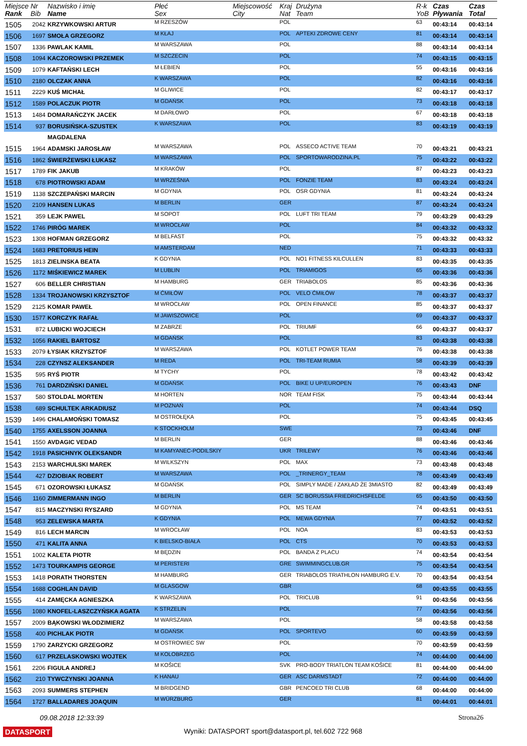| Miejsce Rank | Nr Bib | Nazwisko i imię Name | Płeć Sex | Miejscowość City | Kraj Nat | Drużyna Team | R-k YoB | Czas Pływania | Czas Total |
| --- | --- | --- | --- | --- | --- | --- | --- | --- | --- |
| 1505 | 2042 | KRZYWKOWSKI ARTUR | M RZESZÓW | | POL | | 63 | 00:43:14 | 00:43:14 |
| 1506 | 1697 | SMOŁA GRZEGORZ | M KŁAJ | | POL | APTEKI ZDROWE CENY | 81 | 00:43:14 | 00:43:14 |
| 1507 | 1336 | PAWLAK KAMIL | M WARSZAWA | | POL | | 88 | 00:43:14 | 00:43:14 |
| 1508 | 1094 | KACZOROWSKI PRZEMEK | M SZCZECIN | | POL | | 74 | 00:43:15 | 00:43:15 |
| 1509 | 1079 | KAFTAŃSKI LECH | M ŁEBIEŃ | | POL | | 55 | 00:43:16 | 00:43:16 |
| 1510 | 2180 | OLCZAK ANNA | K WARSZAWA | | POL | | 82 | 00:43:16 | 00:43:16 |
| 1511 | 2229 | KUŚ MICHAŁ | M GLIWICE | | POL | | 82 | 00:43:17 | 00:43:17 |
| 1512 | 1589 | POLACZUK PIOTR | M GDAŃSK | | POL | | 73 | 00:43:18 | 00:43:18 |
| 1513 | 1484 | DOMARAŃCZYK JACEK | M DARŁOWO | | POL | | 67 | 00:43:18 | 00:43:18 |
| 1514 | 937 | BORUSIŃSKA-SZUSTEK | K WARSZAWA | | POL | | 83 | 00:43:19 | 00:43:19 |
| | | MAGDALENA | | | | | | | |
| 1515 | 1964 | ADAMSKI JAROSŁAW | M WARSZAWA | | POL | ASSECO ACTIVE TEAM | 70 | 00:43:21 | 00:43:21 |
| 1516 | 1862 | ŚWIERŻEWSKI ŁUKASZ | M WARSZAWA | | POL | SPORTOWARODZINA.PL | 75 | 00:43:22 | 00:43:22 |
| 1517 | 1789 | FIK JAKUB | M KRAKÓW | | POL | | 87 | 00:43:23 | 00:43:23 |
| 1518 | 678 | PIOTROWSKI ADAM | M WRZEŚNIA | | POL | FONZIE TEAM | 83 | 00:43:24 | 00:43:24 |
| 1519 | 1138 | SZCZEPAŃSKI MARCIN | M GDYNIA | | POL | OSR GDYNIA | 81 | 00:43:24 | 00:43:24 |
| 1520 | 2109 | HANSEN LUKAS | M BERLIN | | GER | | 87 | 00:43:24 | 00:43:24 |
| 1521 | 359 | LEJK PAWEL | M SOPOT | | POL | LUFT TRI TEAM | 79 | 00:43:29 | 00:43:29 |
| 1522 | 1746 | PIRÓG MAREK | M WROCŁAW | | POL | | 84 | 00:43:32 | 00:43:32 |
| 1523 | 1308 | HOFMAN GRZEGORZ | M BELFAST | | POL | | 75 | 00:43:32 | 00:43:32 |
| 1524 | 1683 | PRETORIUS HEIN | M AMSTERDAM | | NED | | 71 | 00:43:33 | 00:43:33 |
| 1525 | 1813 | ZIELINSKA BEATA | K GDYNIA | | POL | NO1 FITNESS KILCULLEN | 83 | 00:43:35 | 00:43:35 |
| 1526 | 1172 | MIŚKIEWICZ MAREK | M LUBLIN | | POL | TRIAMIGOS | 65 | 00:43:36 | 00:43:36 |
| 1527 | 606 | BELLER CHRISTIAN | M HAMBURG | | GER | TRIABOLOS | 85 | 00:43:36 | 00:43:36 |
| 1528 | 1334 | TROJANOWSKI KRZYSZTOF | M ĆMIŁÓW | | POL | VELO ĆMIŁÓW | 78 | 00:43:37 | 00:43:37 |
| 1529 | 2125 | KOMAR PAWEŁ | M WROCŁAW | | POL | OPEN FINANCE | 85 | 00:43:37 | 00:43:37 |
| 1530 | 1577 | KORCZYK RAFAŁ | M JAWISZOWICE | | POL | | 69 | 00:43:37 | 00:43:37 |
| 1531 | 872 | LUBICKI WOJCIECH | M ZABRZE | | POL | TRIUMF | 66 | 00:43:37 | 00:43:37 |
| 1532 | 1056 | RAKIEL BARTOSZ | M GDAŃSK | | POL | | 83 | 00:43:38 | 00:43:38 |
| 1533 | 2079 | ŁYSIAK KRZYSZTOF | M WARSZAWA | | POL | KOTLET POWER TEAM | 76 | 00:43:38 | 00:43:38 |
| 1534 | 228 | CZYNSZ ALEKSANDER | M REDA | | POL | TRI-TEAM RUMIA | 58 | 00:43:39 | 00:43:39 |
| 1535 | 595 | RYŚ PIOTR | M TYCHY | | POL | | 78 | 00:43:42 | 00:43:42 |
| 1536 | 761 | DARDZIŃSKI DANIEL | M GDAŃSK | | POL | BIKE U UP/EUROPEN | 76 | 00:43:43 | DNF |
| 1537 | 580 | STOLDAL MORTEN | M HORTEN | | NOR | TEAM FISK | 75 | 00:43:44 | 00:43:44 |
| 1538 | 689 | SCHULTEK ARKADIUSZ | M POZNAŃ | | POL | | 74 | 00:43:44 | DSQ |
| 1539 | 1496 | CHALAMOŃSKI TOMASZ | M OSTROŁĘKA | | POL | | 75 | 00:43:45 | 00:43:45 |
| 1540 | 1755 | AXELSSON JOANNA | K STOCKHOLM | | SWE | | 73 | 00:43:46 | DNF |
| 1541 | 1550 | AVDAGIC VEDAD | M BERLIN | | GER | | 88 | 00:43:46 | 00:43:46 |
| 1542 | 1918 | PASICHNYK OLEKSANDR | M KAMYANEC-PODILSKIY | | UKR | TRILEWY | 76 | 00:43:46 | 00:43:46 |
| 1543 | 2153 | WARCHULSKI MAREK | M WILKSZYN | | POL | MAX | 73 | 00:43:48 | 00:43:48 |
| 1544 | 427 | DZIOBIAK ROBERT | M WARSZAWA | | POL | _TRINERGY_TEAM | 78 | 00:43:49 | 00:43:49 |
| 1545 | 671 | OZOROWSKI ŁUKASZ | M GDAŃSK | | POL | SIMPLY MADE / ZAKŁAD ŻE 3MIASTO | 82 | 00:43:49 | 00:43:49 |
| 1546 | 1160 | ZIMMERMANN INGO | M BERLIN | | GER | SC BORUSSIA FRIEDRICHSFELDE | 65 | 00:43:50 | 00:43:50 |
| 1547 | 815 | MACZYNSKI RYSZARD | M GDYNIA | | POL | MS TEAM | 74 | 00:43:51 | 00:43:51 |
| 1548 | 953 | ZELEWSKA MARTA | K GDYNIA | | POL | MEWA GDYNIA | 77 | 00:43:52 | 00:43:52 |
| 1549 | 816 | LECH MARCIN | M WROCŁAW | | POL | NOA | 83 | 00:43:53 | 00:43:53 |
| 1550 | 471 | KALITA ANNA | K BIELSKO-BIAŁA | | POL | CTS | 70 | 00:43:53 | 00:43:53 |
| 1551 | 1002 | KALETA PIOTR | M BĘDZIN | | POL | BANDA Z PLACU | 74 | 00:43:54 | 00:43:54 |
| 1552 | 1473 | TOURKAMPIS GEORGE | M PERISTERI | | GRE | SWIMMINGCLUB.GR | 75 | 00:43:54 | 00:43:54 |
| 1553 | 1418 | PORATH THORSTEN | M HAMBURG | | GER | TRIABOLOS TRIATHLON HAMBURG E.V. | 70 | 00:43:54 | 00:43:54 |
| 1554 | 1688 | COGHLAN DAVID | M GLASGOW | | GBR | | 68 | 00:43:55 | 00:43:55 |
| 1555 | 414 | ZAMĘCKA AGNIESZKA | K WARSZAWA | | POL | TRICLUB | 91 | 00:43:56 | 00:43:56 |
| 1556 | 1080 | KNOFEL-LASZCZYŃSKA AGATA | K STRZELIN | | POL | | 77 | 00:43:56 | 00:43:56 |
| 1557 | 2009 | BĄKOWSKI WŁODZIMIERZ | M WARSZAWA | | POL | | 58 | 00:43:58 | 00:43:58 |
| 1558 | 400 | PICHLAK PIOTR | M GDAŃSK | | POL | SPORTEVO | 60 | 00:43:59 | 00:43:59 |
| 1559 | 1790 | ZARZYCKI GRZEGORZ | M OSTROWIEC SW | | POL | | 70 | 00:43:59 | 00:43:59 |
| 1560 | 617 | PRZELASKOWSKI WOJTEK | M KOLOBRZEG | | POL | | 74 | 00:44:00 | 00:44:00 |
| 1561 | 2206 | FIGULA ANDREJ | M KOŠICE | | SVK | PRO-BODY TRIATLON TEAM KOŠICE | 81 | 00:44:00 | 00:44:00 |
| 1562 | 210 | TYWCZYNSKI JOANNA | K HANAU | | GER | ASC DARMSTADT | 72 | 00:44:00 | 00:44:00 |
| 1563 | 2093 | SUMMERS STEPHEN | M BRIDGEND | | GBR | PENCOED TRI CLUB | 68 | 00:44:00 | 00:44:00 |
| 1564 | 1727 | BALLADARES JOAQUIN | M WÜRZBURG | | GER | | 81 | 00:44:01 | 00:44:01 |
09.08.2018 12:33:39 Strona26
DATASPORT
Wyniki: DATASPORT sport@datasport.pl, tel.602 722 968